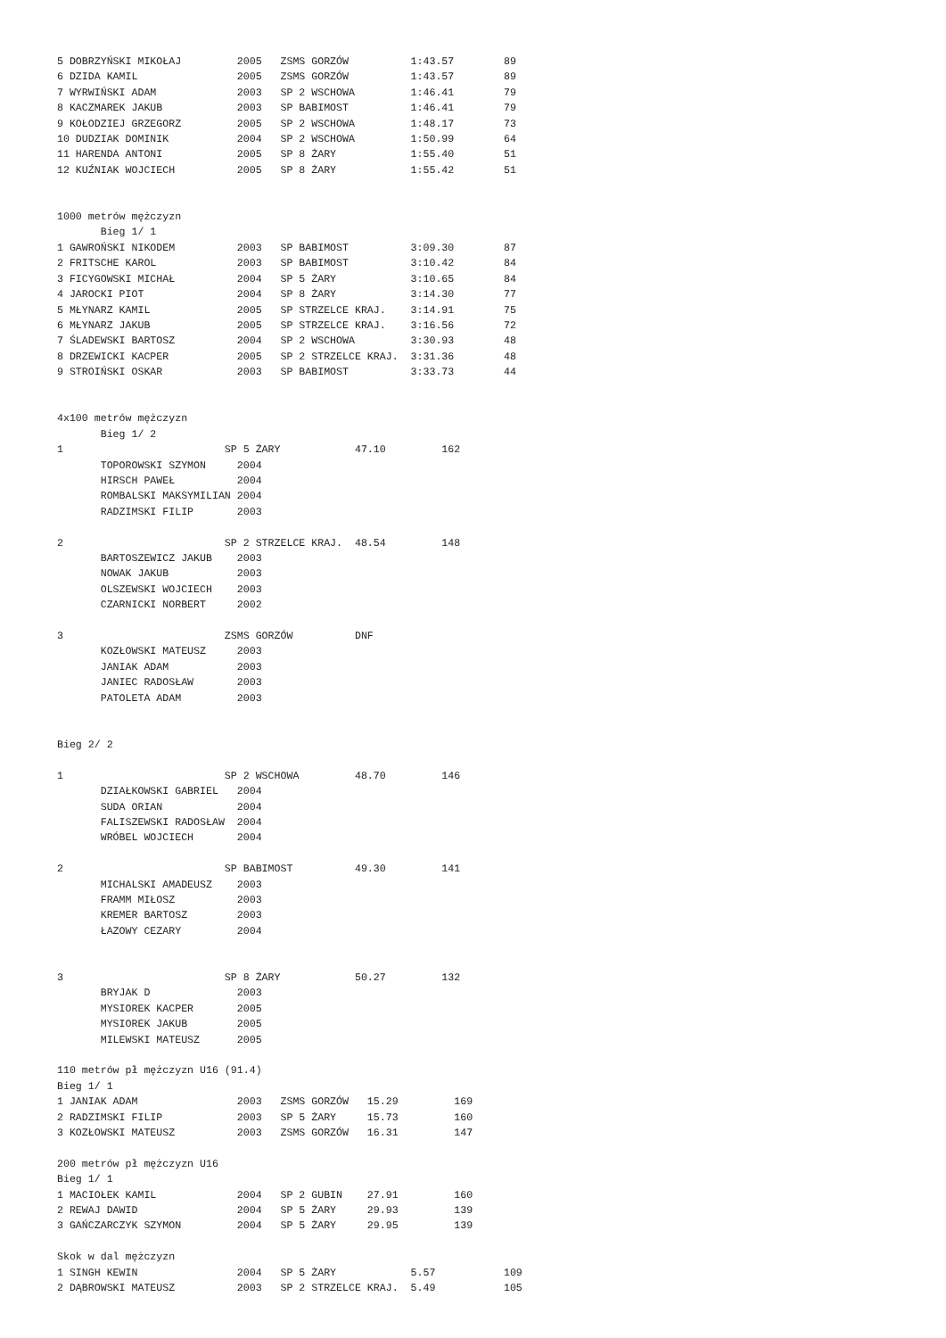5 DOBRZYŃSKI MIKOŁAJ         2005   ZSMS GORZÓW          1:43.57        89
6 DZIDA KAMIL                2005   ZSMS GORZÓW          1:43.57        89
7 WYRWIŃSKI ADAM             2003   SP 2 WSCHOWA         1:46.41        79
8 KACZMAREK JAKUB            2003   SP BABIMOST          1:46.41        79
9 KOŁODZIEJ GRZEGORZ         2005   SP 2 WSCHOWA         1:48.17        73
10 DUDZIAK DOMINIK           2004   SP 2 WSCHOWA         1:50.99        64
11 HARENDA ANTONI            2005   SP 8 ŻARY            1:55.40        51
12 KUŹNIAK WOJCIECH          2005   SP 8 ŻARY            1:55.42        51


1000 metrów mężczyzn
       Bieg 1/ 1
1 GAWROŃSKI NIKODEM          2003   SP BABIMOST          3:09.30        87
2 FRITSCHE KAROL             2003   SP BABIMOST          3:10.42        84
3 FICYGOWSKI MICHAŁ          2004   SP 5 ŻARY            3:10.65        84
4 JAROCKI PIOT               2004   SP 8 ŻARY            3:14.30        77
5 MŁYNARZ KAMIL              2005   SP STRZELCE KRAJ.    3:14.91        75
6 MŁYNARZ JAKUB              2005   SP STRZELCE KRAJ.    3:16.56        72
7 ŚLADEWSKI BARTOSZ          2004   SP 2 WSCHOWA         3:30.93        48
8 DRZEWICKI KACPER           2005   SP 2 STRZELCE KRAJ.  3:31.36        48
9 STROIŃSKI OSKAR            2003   SP BABIMOST          3:33.73        44


4x100 metrów mężczyzn
       Bieg 1/ 2
1                          SP 5 ŻARY            47.10         162
       TOPOROWSKI SZYMON     2004
       HIRSCH PAWEŁ          2004
       ROMBALSKI MAKSYMILIAN 2004
       RADZIMSKI FILIP       2003

2                          SP 2 STRZELCE KRAJ.  48.54         148
       BARTOSZEWICZ JAKUB    2003
       NOWAK JAKUB           2003
       OLSZEWSKI WOJCIECH    2003
       CZARNICKI NORBERT     2002

3                          ZSMS GORZÓW          DNF
       KOZŁOWSKI MATEUSZ     2003
       JANIAK ADAM           2003
       JANIEC RADOSŁAW       2003
       PATOLETA ADAM         2003


Bieg 2/ 2

1                          SP 2 WSCHOWA         48.70         146
       DZIAŁKOWSKI GABRIEL   2004
       SUDA ORIAN            2004
       FALISZEWSKI RADOSŁAW  2004
       WRÓBEL WOJCIECH       2004

2                          SP BABIMOST          49.30         141
       MICHALSKI AMADEUSZ    2003
       FRAMM MIŁOSZ          2003
       KREMER BARTOSZ        2003
       ŁAZOWY CEZARY         2004


3                          SP 8 ŻARY            50.27         132
       BRYJAK D              2003
       MYSIOREK KACPER       2005
       MYSIOREK JAKUB        2005
       MILEWSKI MATEUSZ      2005

110 metrów pł mężczyzn U16 (91.4)
Bieg 1/ 1
1 JANIAK ADAM                2003   ZSMS GORZÓW   15.29         169
2 RADZIMSKI FILIP            2003   SP 5 ŻARY     15.73         160
3 KOZŁOWSKI MATEUSZ          2003   ZSMS GORZÓW   16.31         147

200 metrów pł mężczyzn U16
Bieg 1/ 1
1 MACIOŁEK KAMIL             2004   SP 2 GUBIN    27.91         160
2 REWAJ DAWID                2004   SP 5 ŻARY     29.93         139
3 GAŃCZARCZYK SZYMON         2004   SP 5 ŻARY     29.95         139

Skok w dal mężczyzn
1 SINGH KEWIN                2004   SP 5 ŻARY            5.57           109
2 DĄBROWSKI MATEUSZ          2003   SP 2 STRZELCE KRAJ.  5.49           105